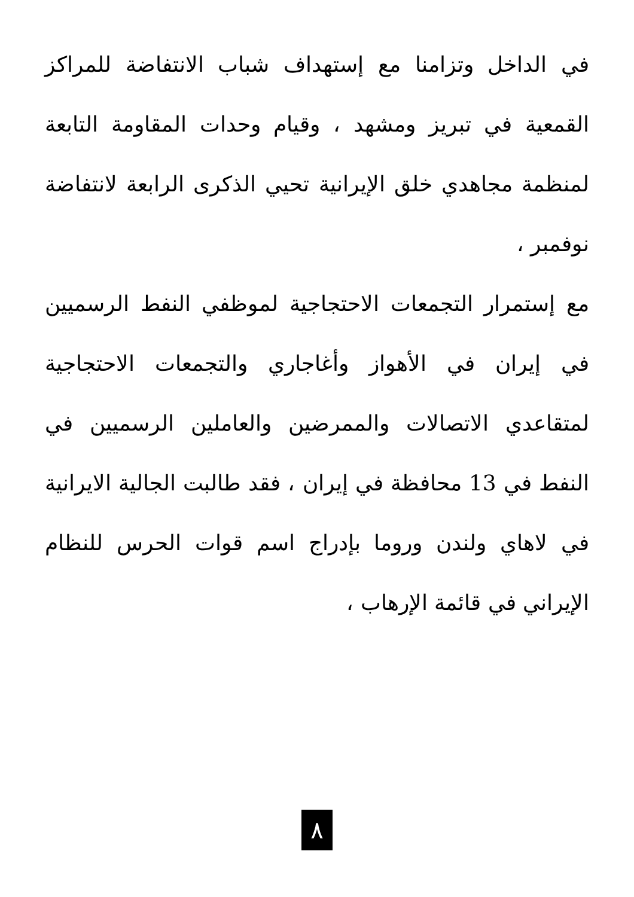في الداخل وتزامنا مع إستهداف شباب الانتفاضة للمراكز القمعية في تبريز ومشهد ، وقيام وحدات المقاومة التابعة لمنظمة مجاهدي خلق الإيرانية تحيي الذكرى الرابعة لانتفاضة نوفمبر ،
مع إستمرار التجمعات الاحتجاجية لموظفي النفط الرسميين في إيران في الأهواز وأغاجاري والتجمعات الاحتجاجية لمتقاعدي الاتصالات والممرضين والعاملين الرسميين في النفط في 13 محافظة في إيران ، فقد طالبت الجالية الايرانية في لاهاي ولندن وروما بإدراج اسم قوات الحرس للنظام الإيراني في قائمة الإرهاب ،
٨